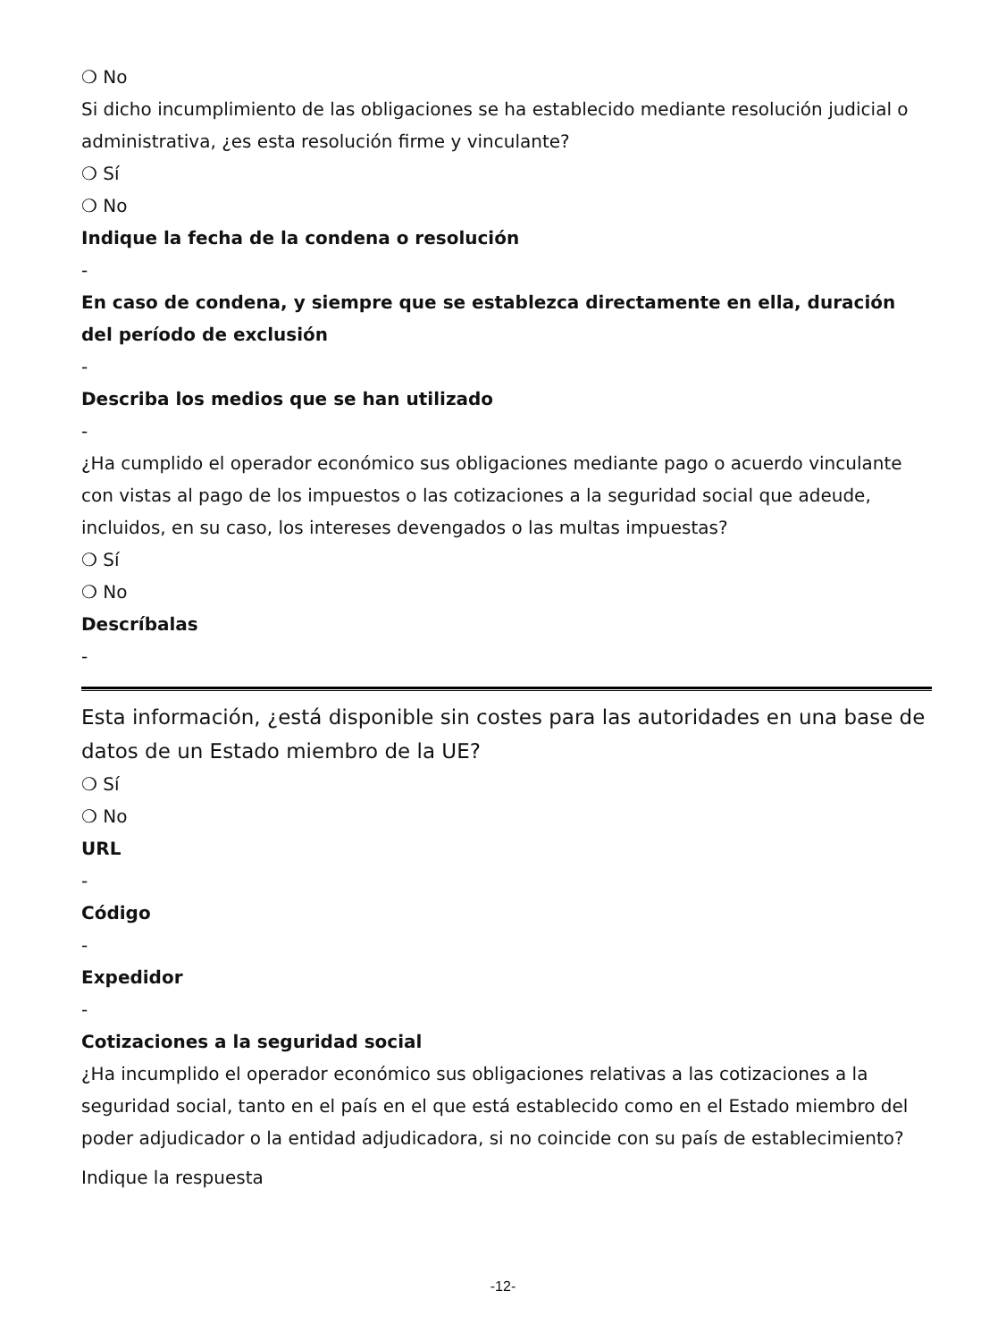❍ No
Si dicho incumplimiento de las obligaciones se ha establecido mediante resolución judicial o administrativa, ¿es esta resolución firme y vinculante?
❍ Sí
❍ No
Indique la fecha de la condena o resolución
-
En caso de condena, y siempre que se establezca directamente en ella, duración del período de exclusión
-
Describa los medios que se han utilizado
-
¿Ha cumplido el operador económico sus obligaciones mediante pago o acuerdo vinculante con vistas al pago de los impuestos o las cotizaciones a la seguridad social que adeude, incluidos, en su caso, los intereses devengados o las multas impuestas?
❍ Sí
❍ No
Descríbalas
-
Esta información, ¿está disponible sin costes para las autoridades en una base de datos de un Estado miembro de la UE?
❍ Sí
❍ No
URL
-
Código
-
Expedidor
-
Cotizaciones a la seguridad social
¿Ha incumplido el operador económico sus obligaciones relativas a las cotizaciones a la seguridad social, tanto en el país en el que está establecido como en el Estado miembro del poder adjudicador o la entidad adjudicadora, si no coincide con su país de establecimiento?
Indique la respuesta
-12-